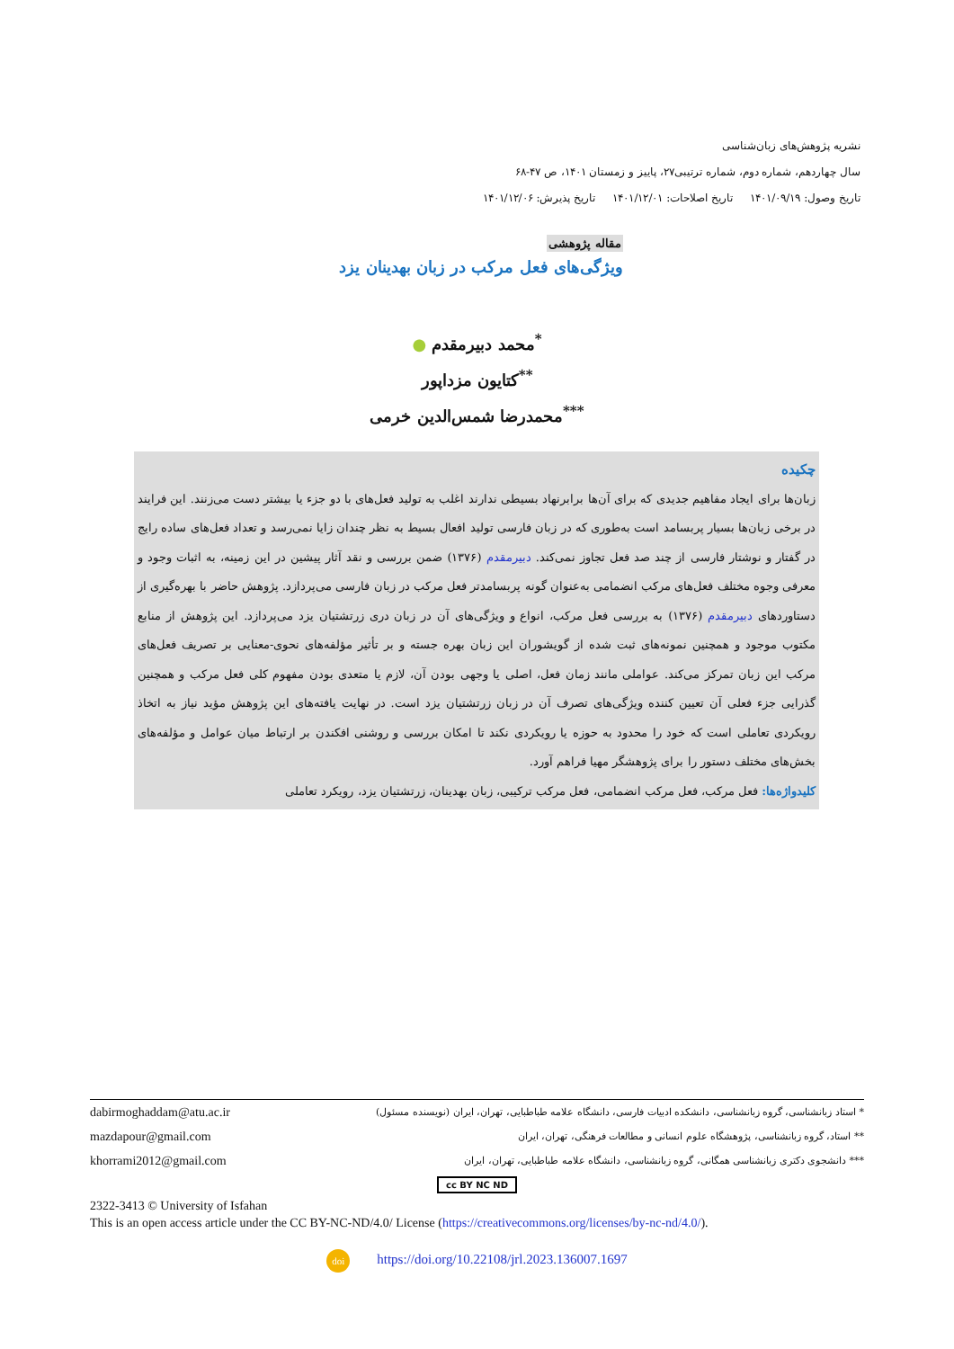نشریه پژوهش‌های زبان‌شناسی
سال چهاردهم، شماره دوم، شماره ترتیبی۲۷، پاییز و زمستان ۱۴۰۱، ص ۴۷-۶۸
تاریخ وصول: ۱۴۰۱/۰۹/۱۹ تاریخ اصلاحات: ۱۴۰۱/۱۲/۰۱ تاریخ پذیرش: ۱۴۰۱/۱۲/۰۶
مقاله پژوهشی
ویژگی‌های فعل مرکب در زبان بهدینان یزد
<sup>*</sup> محمد دبیرمقدم ●
<sup>**</sup> کتایون مزداپور
<sup>***</sup> محمدرضا شمس‌الدین خرمی
چکیده
زبان‌ها برای ایجاد مفاهیم جدیدی که برای آن‌ها برابرنهاد بسیطی ندارند اغلب به تولید فعل‌های با دو جزء یا بیشتر دست می‌زنند. این فرایند در برخی زبان‌ها بسیار پربسامد است به‌طوری که در زبان فارسی تولید افعال بسیط به نظر چندان زایا نمی‌رسد و تعداد فعل‌های ساده رایج در گفتار و نوشتار فارسی از چند صد فعل تجاوز نمی‌کند. دبیرمقدم (۱۳۷۶) ضمن بررسی و نقد آثار پیشین در این زمینه، به اثبات وجود و معرفی وجوه مختلف فعل‌های مرکب انضمامی به‌عنوان گونه پربسامدتر فعل مرکب در زبان فارسی می‌پردازد. پژوهش حاضر با بهره‌گیری از دستاوردهای دبیرمقدم (۱۳۷۶) به بررسی فعل مرکب، انواع و ویژگی‌های آن در زبان دری زرتشتیان یزد می‌پردازد. این پژوهش از منابع مکتوب موجود و همچنین نمونه‌های ثبت شده از گویشوران این زبان بهره جسته و بر تأثیر مؤلفه‌های نحوی-معنایی بر تصریف فعل‌های مرکب این زبان تمرکز می‌کند. عواملی مانند زمان فعل، اصلی یا وجهی بودن آن، لازم یا متعدی بودن مفهوم کلی فعل مرکب و همچنین گذرایی جزء فعلی آن تعیین کننده ویژگی‌های تصرف آن در زبان زرتشتیان یزد است. در نهایت یافته‌های این پژوهش مؤید نیاز به اتخاذ رویکردی تعاملی است که خود را محدود به حوزه یا رویکردی نکند تا امکان بررسی و روشنی افکندن بر ارتباط میان عوامل و مؤلفه‌های بخش‌های مختلف دستور را برای پژوهشگر مهیا فراهم آورد.
کلیدواژه‌ها: فعل مرکب، فعل مرکب انضمامی، فعل مرکب ترکیبی، زبان بهدینان، زرتشتیان یزد، رویکرد تعاملی
dabirmoghaddam@atu.ac.ir * استاد زبانشناسی، گروه زبانشناسی، دانشکده ادبیات فارسی، دانشگاه علامه طباطبایی، تهران، ایران (نویسنده مسئول)
mazdapour@gmail.com ** استاد، گروه زبانشناسی، پژوهشگاه علوم انسانی و مطالعات فرهنگی، تهران، ایران
khorrami2012@gmail.com *** دانشجوی دکتری زبانشناسی همگانی، گروه زبانشناسی، دانشگاه علامه طباطبایی، تهران، ایران
cc BY NC ND
2322-3413 © University of Isfahan
This is an open access article under the CC BY-NC-ND/4.0/ License (https://creativecommons.org/licenses/by-nc-nd/4.0/).
doi https://doi.org/10.22108/jrl.2023.136007.1697